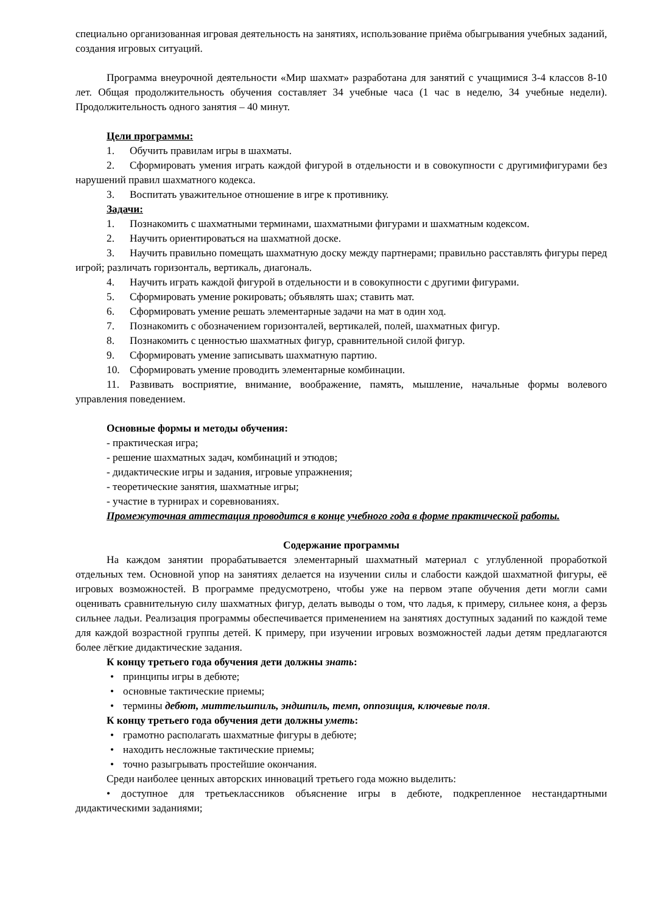специально организованная игровая деятельность на занятиях, использование приёма обыгрывания учебных заданий, создания игровых ситуаций.
Программа внеурочной деятельности «Мир шахмат» разработана для занятий с учащимися 3-4 классов 8-10 лет. Общая продолжительность обучения составляет 34 учебные часа (1 час в неделю, 34 учебные недели). Продолжительность одного занятия – 40 минут.
Цели программы:
1. Обучить правилам игры в шахматы.
2. Сформировать умения играть каждой фигурой в отдельности и в совокупности с другимифигурами без нарушений правил шахматного кодекса.
3. Воспитать уважительное отношение в игре к противнику.
Задачи:
1. Познакомить с шахматными терминами, шахматными фигурами и шахматным кодексом.
2. Научить ориентироваться на шахматной доске.
3. Научить правильно помещать шахматную доску между партнерами; правильно расставлять фигуры перед игрой; различать горизонталь, вертикаль, диагональ.
4. Научить играть каждой фигурой в отдельности и в совокупности с другими фигурами.
5. Сформировать умение рокировать; объявлять шах; ставить мат.
6. Сформировать умение решать элементарные задачи на мат в один ход.
7. Познакомить с обозначением горизонталей, вертикалей, полей, шахматных фигур.
8. Познакомить с ценностью шахматных фигур, сравнительной силой фигур.
9. Сформировать умение записывать шахматную партию.
10. Сформировать умение проводить элементарные комбинации.
11. Развивать восприятие, внимание, воображение, память, мышление, начальные формы волевого управления поведением.
Основные формы и методы обучения:
- практическая игра;
- решение шахматных задач, комбинаций и этюдов;
- дидактические игры и задания, игровые упражнения;
- теоретические занятия, шахматные игры;
- участие в турнирах и соревнованиях.
Промежуточная аттестация проводится в конце учебного года в форме практической работы.
Содержание программы
На каждом занятии прорабатывается элементарный шахматный материал с углубленной проработкой отдельных тем. Основной упор на занятиях делается на изучении силы и слабости каждой шахматной фигуры, её игровых возможностей. В программе предусмотрено, чтобы уже на первом этапе обучения дети могли сами оценивать сравнительную силу шахматных фигур, делать выводы о том, что ладья, к примеру, сильнее коня, а ферзь сильнее ладьи. Реализация программы обеспечивается применением на занятиях доступных заданий по каждой теме для каждой возрастной группы детей. К примеру, при изучении игровых возможностей ладьи детям предлагаются более лёгкие дидактические задания.
К концу третьего года обучения дети должны знать:
• принципы игры в дебюте;
• основные тактические приемы;
• термины дебют, миттельшпиль, эндшпиль, темп, оппозиция, ключевые поля.
К концу третьего года обучения дети должны уметь:
• грамотно располагать шахматные фигуры в дебюте;
• находить несложные тактические приемы;
• точно разыгрывать простейшие окончания.
Среди наиболее ценных авторских инноваций третьего года можно выделить:
• доступное для третьеклассников объяснение игры в дебюте, подкрепленное нестандартными дидактическими заданиями;